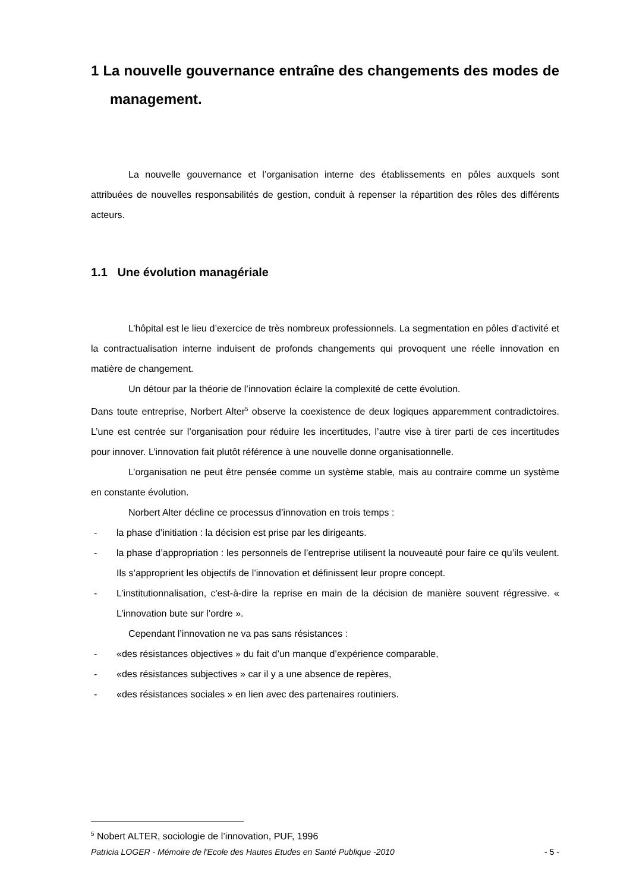1 La nouvelle gouvernance entraîne des changements des modes de management.
La nouvelle gouvernance et l’organisation interne des établissements en pôles auxquels sont attribuées de nouvelles responsabilités de gestion, conduit à repenser la répartition des rôles des différents acteurs.
1.1 Une évolution managériale
L’hôpital est le lieu d’exercice de très nombreux professionnels. La segmentation en pôles d’activité et la contractualisation interne induisent de profonds changements qui provoquent une réelle innovation en matière de changement.
Un détour par la théorie de l’innovation éclaire la complexité de cette évolution.
Dans toute entreprise, Norbert Alter<sup>5</sup> observe la coexistence de deux logiques apparemment contradictoires. L’une est centrée sur l’organisation pour réduire les incertitudes, l’autre vise à tirer parti de ces incertitudes pour innover. L’innovation fait plutôt référence à une nouvelle donne organisationnelle.
L’organisation ne peut être pensée comme un système stable, mais au contraire comme un système en constante évolution.
Norbert Alter décline ce processus d’innovation en trois temps :
- la phase d’initiation : la décision est prise par les dirigeants.
- la phase d’appropriation : les personnels de l’entreprise utilisent la nouveauté pour faire ce qu’ils veulent. Ils s’approprient les objectifs de l’innovation et définissent leur propre concept.
- L’institutionnalisation, c'est-à-dire la reprise en main de la décision de manière souvent régressive. « L’innovation bute sur l’ordre ».
Cependant l’innovation ne va pas sans résistances :
- «des résistances objectives » du fait d’un manque d’expérience comparable,
- «des résistances subjectives » car il y a une absence de repères,
- «des résistances sociales » en lien avec des partenaires routiniers.
<sup>5</sup> Nobert ALTER, sociologie de l’innovation, PUF, 1996
Patricia LOGER - Mémoire de l'Ecole des Hautes Etudes en Santé Publique -2010 - 5 -